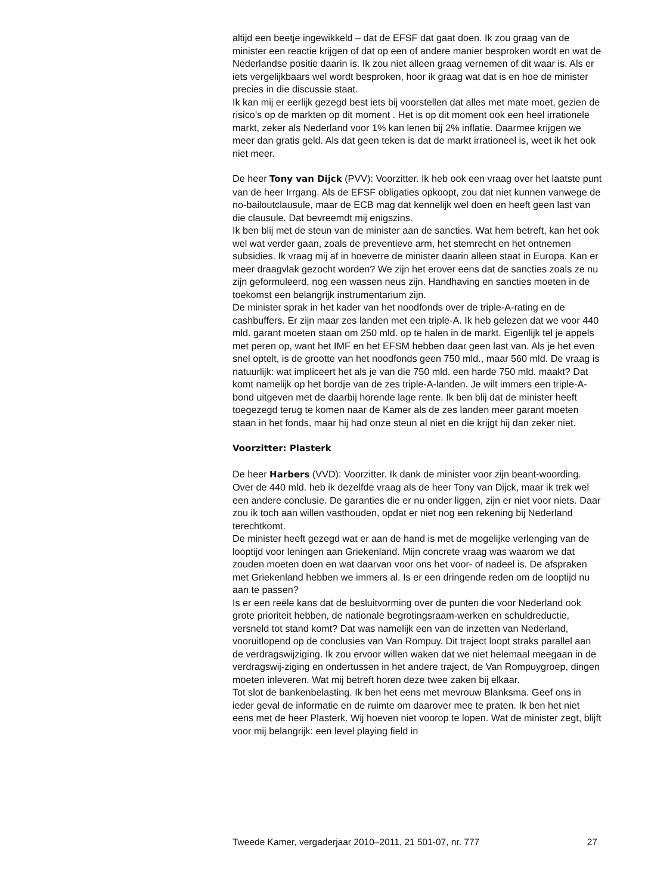altijd een beetje ingewikkeld – dat de EFSF dat gaat doen. Ik zou graag van de minister een reactie krijgen of dat op een of andere manier besproken wordt en wat de Nederlandse positie daarin is. Ik zou niet alleen graag vernemen of dit waar is. Als er iets vergelijkbaars wel wordt besproken, hoor ik graag wat dat is en hoe de minister precies in die discussie staat.
Ik kan mij er eerlijk gezegd best iets bij voorstellen dat alles met mate moet, gezien de risico’s op de markten op dit moment . Het is op dit moment ook een heel irrationele markt, zeker als Nederland voor 1% kan lenen bij 2% inflatie. Daarmee krijgen we meer dan gratis geld. Als dat geen teken is dat de markt irrationeel is, weet ik het ook niet meer.
De heer Tony van Dijck (PVV): Voorzitter. Ik heb ook een vraag over het laatste punt van de heer Irrgang. Als de EFSF obligaties opkoopt, zou dat niet kunnen vanwege de no-bailoutclausule, maar de ECB mag dat kennelijk wel doen en heeft geen last van die clausule. Dat bevreemdt mij enigszins.
Ik ben blij met de steun van de minister aan de sancties. Wat hem betreft, kan het ook wel wat verder gaan, zoals de preventieve arm, het stemrecht en het ontnemen subsidies. Ik vraag mij af in hoeverre de minister daarin alleen staat in Europa. Kan er meer draagvlak gezocht worden? We zijn het erover eens dat de sancties zoals ze nu zijn geformuleerd, nog een wassen neus zijn. Handhaving en sancties moeten in de toekomst een belangrijk instrumentarium zijn.
De minister sprak in het kader van het noodfonds over de triple-A-rating en de cashbuffers. Er zijn maar zes landen met een triple-A. Ik heb gelezen dat we voor 440 mld. garant moeten staan om 250 mld. op te halen in de markt. Eigenlijk tel je appels met peren op, want het IMF en het EFSM hebben daar geen last van. Als je het even snel optelt, is de grootte van het noodfonds geen 750 mld., maar 560 mld. De vraag is natuurlijk: wat impliceert het als je van die 750 mld. een harde 750 mld. maakt? Dat komt namelijk op het bordje van de zes triple-A-landen. Je wilt immers een triple-A-bond uitgeven met de daarbij horende lage rente. Ik ben blij dat de minister heeft toegezegd terug te komen naar de Kamer als de zes landen meer garant moeten staan in het fonds, maar hij had onze steun al niet en die krijgt hij dan zeker niet.
Voorzitter: Plasterk
De heer Harbers (VVD): Voorzitter. Ik dank de minister voor zijn beant-woording. Over de 440 mld. heb ik dezelfde vraag als de heer Tony van Dijck, maar ik trek wel een andere conclusie. De garanties die er nu onder liggen, zijn er niet voor niets. Daar zou ik toch aan willen vasthouden, opdat er niet nog een rekening bij Nederland terechtkomt.
De minister heeft gezegd wat er aan de hand is met de mogelijke verlenging van de looptijd voor leningen aan Griekenland. Mijn concrete vraag was waarom we dat zouden moeten doen en wat daarvan voor ons het voor- of nadeel is. De afspraken met Griekenland hebben we immers al. Is er een dringende reden om de looptijd nu aan te passen?
Is er een reële kans dat de besluitvorming over de punten die voor Nederland ook grote prioriteit hebben, de nationale begrotingsraam-werken en schuldreductie, versneld tot stand komt? Dat was namelijk een van de inzetten van Nederland, vooruitlopend op de conclusies van Van Rompuy. Dit traject loopt straks parallel aan de verdragswijziging. Ik zou ervoor willen waken dat we niet helemaal meegaan in de verdragswij-ziging en ondertussen in het andere traject, de Van Rompuygroep, dingen moeten inleveren. Wat mij betreft horen deze twee zaken bij elkaar.
Tot slot de bankenbelasting. Ik ben het eens met mevrouw Blanksma. Geef ons in ieder geval de informatie en de ruimte om daarover mee te praten. Ik ben het niet eens met de heer Plasterk. Wij hoeven niet voorop te lopen. Wat de minister zegt, blijft voor mij belangrijk: een level playing field in
Tweede Kamer, vergaderjaar 2010–2011, 21 501-07, nr. 777 27